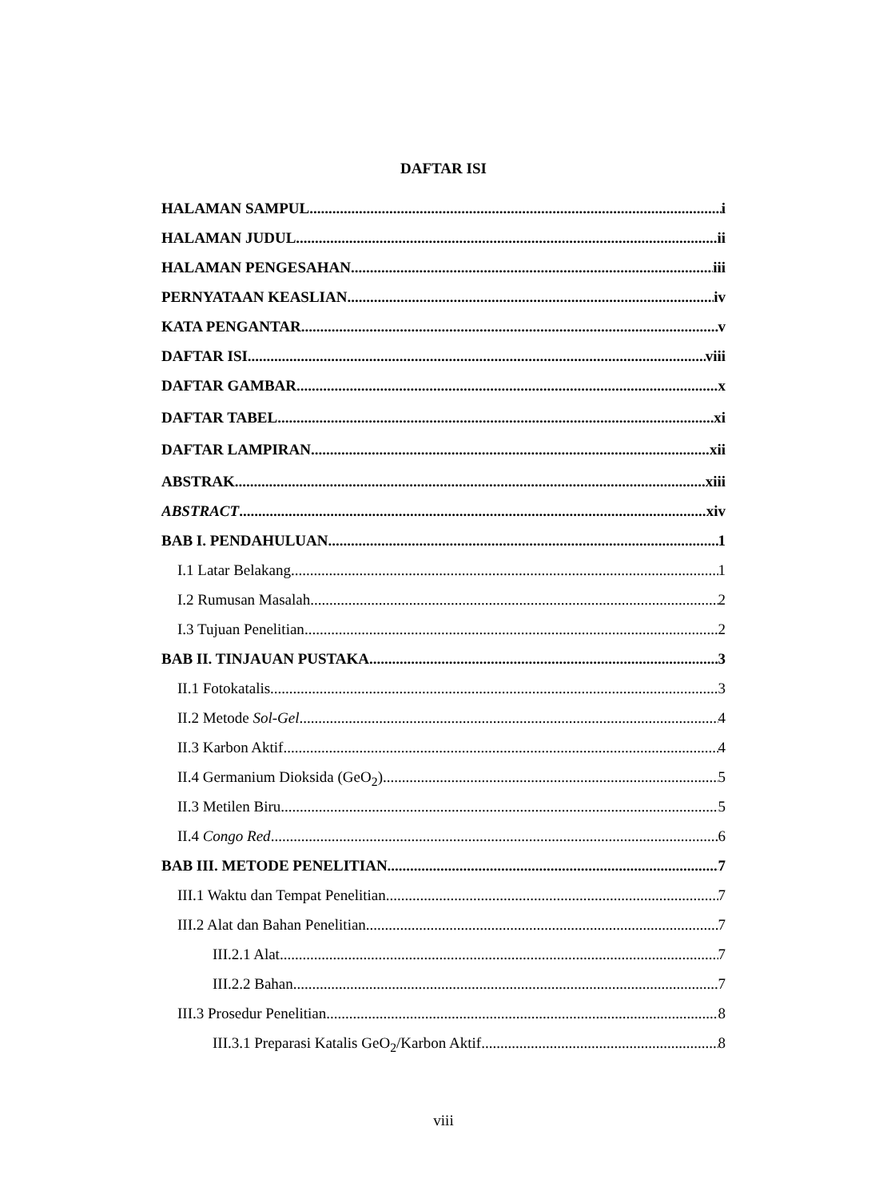DAFTAR ISI
HALAMAN SAMPUL i
HALAMAN JUDUL ii
HALAMAN PENGESAHAN iii
PERNYATAAN KEASLIAN iv
KATA PENGANTAR v
DAFTAR ISI viii
DAFTAR GAMBAR x
DAFTAR TABEL xi
DAFTAR LAMPIRAN xii
ABSTRAK xiii
ABSTRACT xiv
BAB I. PENDAHULUAN 1
I.1 Latar Belakang 1
I.2 Rumusan Masalah 2
I.3 Tujuan Penelitian 2
BAB II. TINJAUAN PUSTAKA 3
II.1 Fotokatalis 3
II.2 Metode Sol-Gel 4
II.3 Karbon Aktif 4
II.4 Germanium Dioksida (GeO<sub>2</sub>) 5
II.3 Metilen Biru 5
II.4 Congo Red 6
BAB III. METODE PENELITIAN 7
III.1 Waktu dan Tempat Penelitian 7
III.2 Alat dan Bahan Penelitian 7
III.2.1 Alat 7
III.2.2 Bahan 7
III.3 Prosedur Penelitian 8
III.3.1 Preparasi Katalis GeO<sub>2</sub>/Karbon Aktif 8
viii